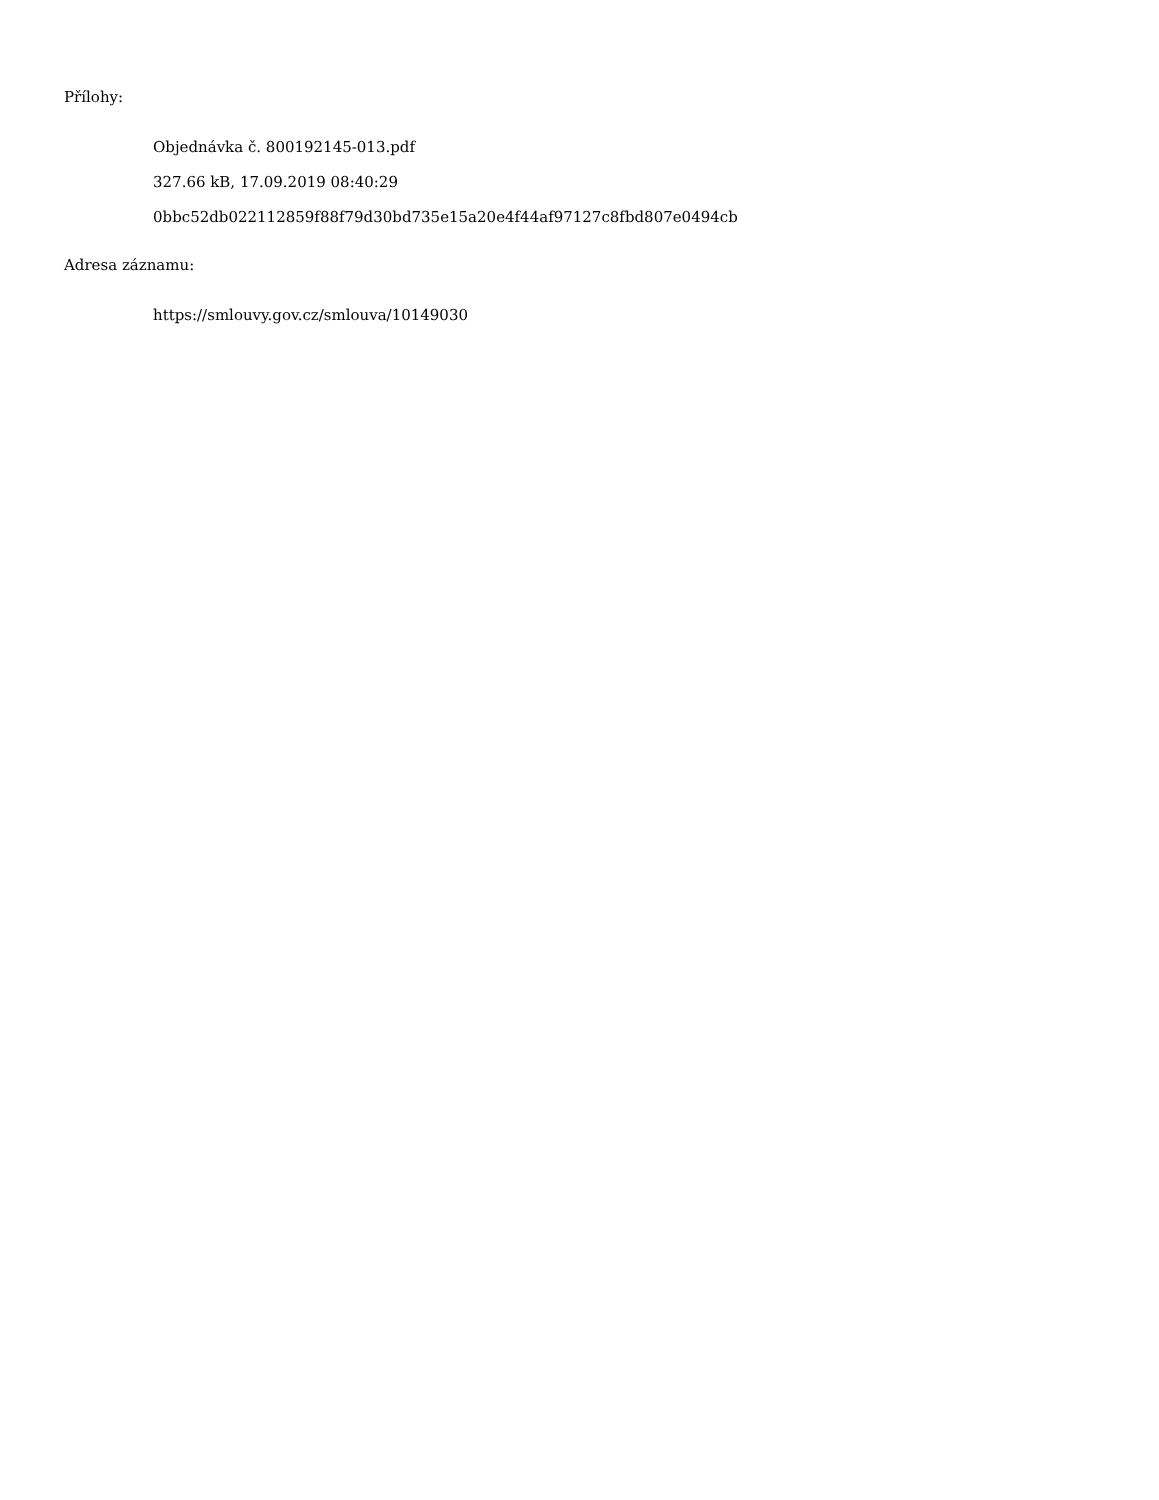Přílohy:
Objednávka č. 800192145-013.pdf
327.66 kB, 17.09.2019 08:40:29
0bbc52db022112859f88f79d30bd735e15a20e4f44af97127c8fbd807e0494cb
Adresa záznamu:
https://smlouvy.gov.cz/smlouva/10149030